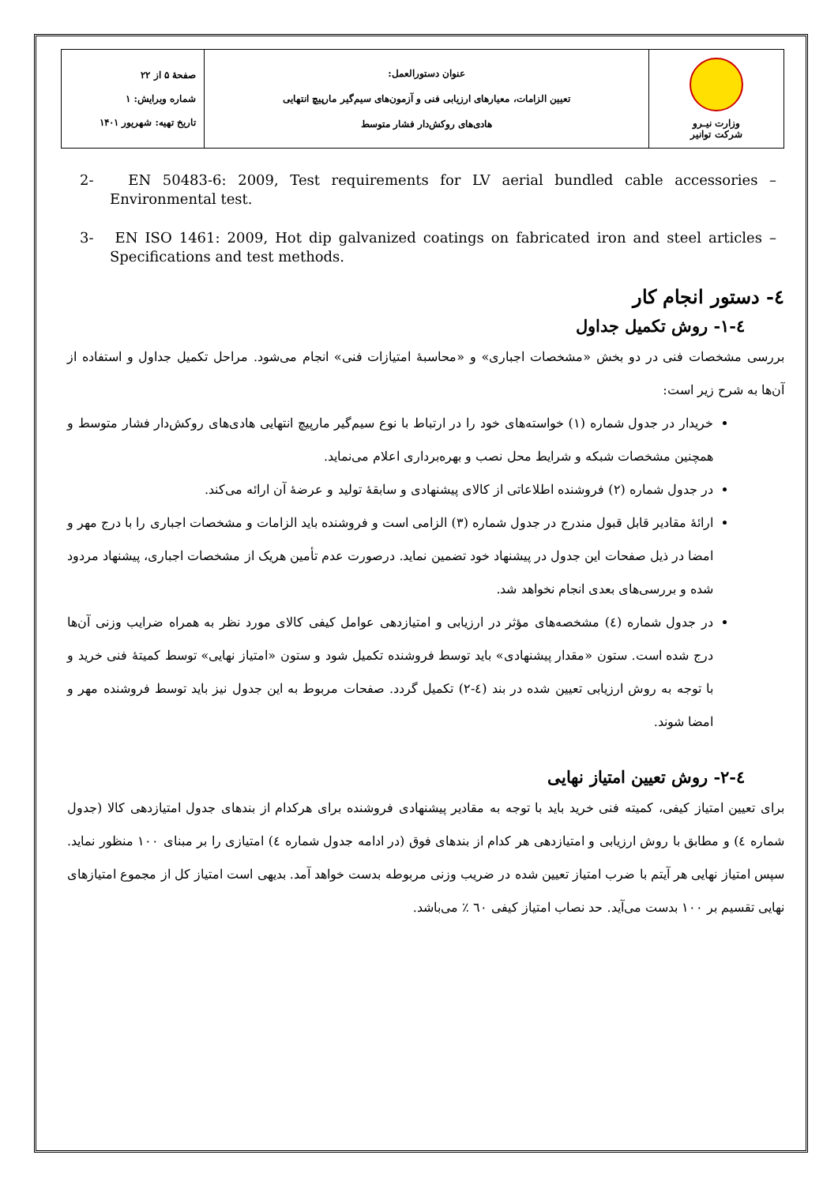| وزارت نیـرو شرکت توانیر | عنوان دستورالعمل: تعیین الزامات، معیارهای ارزیابی فنی و آزمون‌های سیم‌گیر مارپیچ انتهایی هادی‌های روکش‌دار فشار متوسط | صفحهٔ ۵ از ۲۲ شماره ویرایش: ۱ تاریخ تهیه: شهریور ۱۴۰۱ |
2- EN 50483-6: 2009, Test requirements for LV aerial bundled cable accessories – Environmental test.
3- EN ISO 1461: 2009, Hot dip galvanized coatings on fabricated iron and steel articles – Specifications and test methods.
٤- دستور انجام کار
٤-١- روش تکمیل جداول
بررسی مشخصات فنی در دو بخش «مشخصات اجباری» و «محاسبهٔ امتیازات فنی» انجام می‌شود. مراحل تکمیل جداول و استفاده از آن‌ها به شرح زیر است:
خریدار در جدول شماره (١) خواسته‌های خود را در ارتباط با نوع سیم‌گیر مارپیچ انتهایی هادی‌های روکش‌دار فشار متوسط و همچنین مشخصات شبکه و شرایط محل نصب و بهره‌برداری اعلام می‌نماید.
در جدول شماره (٢) فروشنده اطلاعاتی از کالای پیشنهادی و سابقهٔ تولید و عرضهٔ آن ارائه می‌کند.
ارائهٔ مقادیر قابل قبول مندرج در جدول شماره (٣) الزامی است و فروشنده باید الزامات و مشخصات اجباری را با درج مهر و امضا در ذیل صفحات این جدول در پیشنهاد خود تضمین نماید. درصورت عدم تأمین هریک از مشخصات اجباری، پیشنهاد مردود شده و بررسی‌های بعدی انجام نخواهد شد.
در جدول شماره (٤) مشخصه‌های مؤثر در ارزیابی و امتیازدهی عوامل کیفی کالای مورد نظر به همراه ضرایب وزنی آن‌ها درج شده است. ستون «مقدار پیشنهادی» باید توسط فروشنده تکمیل شود و ستون «امتیاز نهایی» توسط کمیتهٔ فنی خرید و با توجه به روش ارزیابی تعیین شده در بند (٤-٢) تکمیل گردد. صفحات مربوط به این جدول نیز باید توسط فروشنده مهر و امضا شوند.
٤-٢- روش تعیین امتیاز نهایی
برای تعیین امتیاز کیفی، کمیته فنی خرید باید با توجه به مقادیر پیشنهادی فروشنده برای هرکدام از بندهای جدول امتیازدهی کالا (جدول شماره ٤) و مطابق با روش ارزیابی و امتیازدهی هر کدام از بندهای فوق (در ادامه جدول شماره ٤) امتیازی را بر مبنای ١٠٠ منظور نماید. سپس امتیاز نهایی هر آیتم با ضرب امتیاز تعیین شده در ضریب وزنی مربوطه بدست خواهد آمد. بدیهی است امتیاز کل از مجموع امتیازهای نهایی تقسیم بر ١٠٠ بدست می‌آید. حد نصاب امتیاز کیفی ٦٠ ٪ می‌باشد.